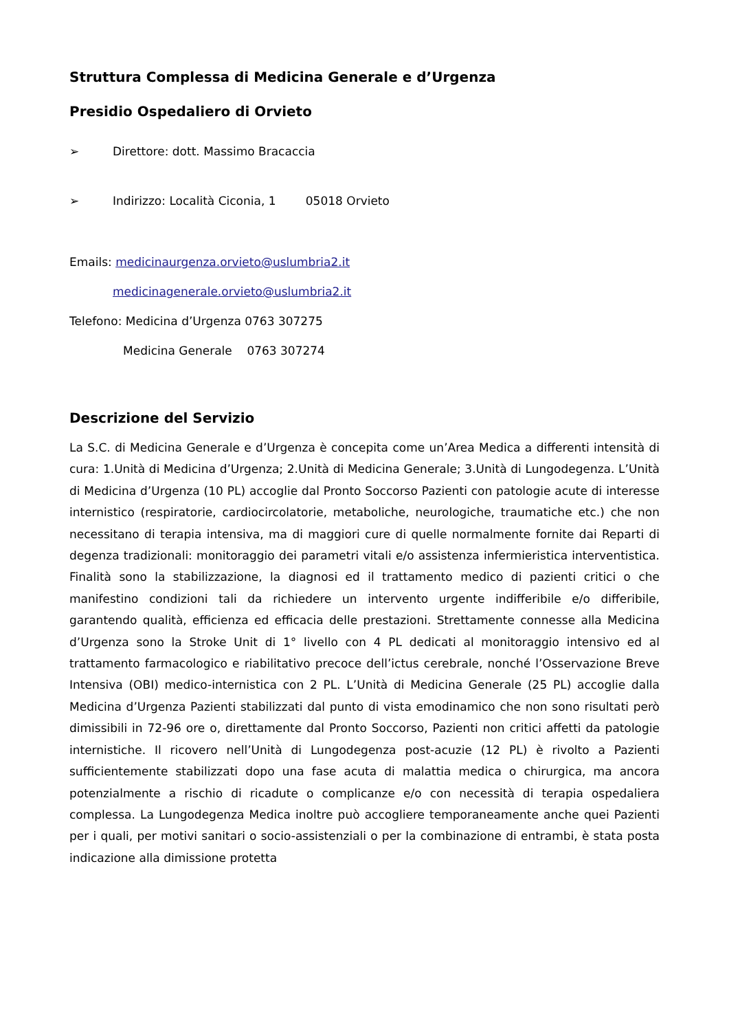Struttura Complessa di Medicina Generale e d’Urgenza
Presidio Ospedaliero di Orvieto
➢ Direttore: dott. Massimo Bracaccia
➢ Indirizzo: Località Ciconia, 1 05018 Orvieto
Emails: medicinaurgenza.orvieto@uslumbria2.it
medicinagenerale.orvieto@uslumbria2.it
Telefono: Medicina d’Urgenza 0763 307275
Medicina Generale 0763 307274
Descrizione del Servizio
La S.C. di Medicina Generale e d’Urgenza è concepita come un’Area Medica a differenti intensità di cura: 1.Unità di Medicina d’Urgenza; 2.Unità di Medicina Generale; 3.Unità di Lungodegenza. L’Unità di Medicina d’Urgenza (10 PL) accoglie dal Pronto Soccorso Pazienti con patologie acute di interesse internistico (respiratorie, cardiocircolatorie, metaboliche, neurologiche, traumatiche etc.) che non necessitano di terapia intensiva, ma di maggiori cure di quelle normalmente fornite dai Reparti di degenza tradizionali: monitoraggio dei parametri vitali e/o assistenza infermieristica interventistica. Finalità sono la stabilizzazione, la diagnosi ed il trattamento medico di pazienti critici o che manifestino condizioni tali da richiedere un intervento urgente indifferibile e/o differibile, garantendo qualità, efficienza ed efficacia delle prestazioni. Strettamente connesse alla Medicina d’Urgenza sono la Stroke Unit di 1° livello con 4 PL dedicati al monitoraggio intensivo ed al trattamento farmacologico e riabilitativo precoce dell’ictus cerebrale, nonché l’Osservazione Breve Intensiva (OBI) medico-internistica con 2 PL. L’Unità di Medicina Generale (25 PL) accoglie dalla Medicina d’Urgenza Pazienti stabilizzati dal punto di vista emodinamico che non sono risultati però dimissibili in 72-96 ore o, direttamente dal Pronto Soccorso, Pazienti non critici affetti da patologie internistiche. Il ricovero nell’Unità di Lungodegenza post-acuzie (12 PL) è rivolto a Pazienti sufficientemente stabilizzati dopo una fase acuta di malattia medica o chirurgica, ma ancora potenzialmente a rischio di ricadute o complicanze e/o con necessità di terapia ospedaliera complessa. La Lungodegenza Medica inoltre può accogliere temporaneamente anche quei Pazienti per i quali, per motivi sanitari o socio-assistenziali o per la combinazione di entrambi, è stata posta indicazione alla dimissione protetta